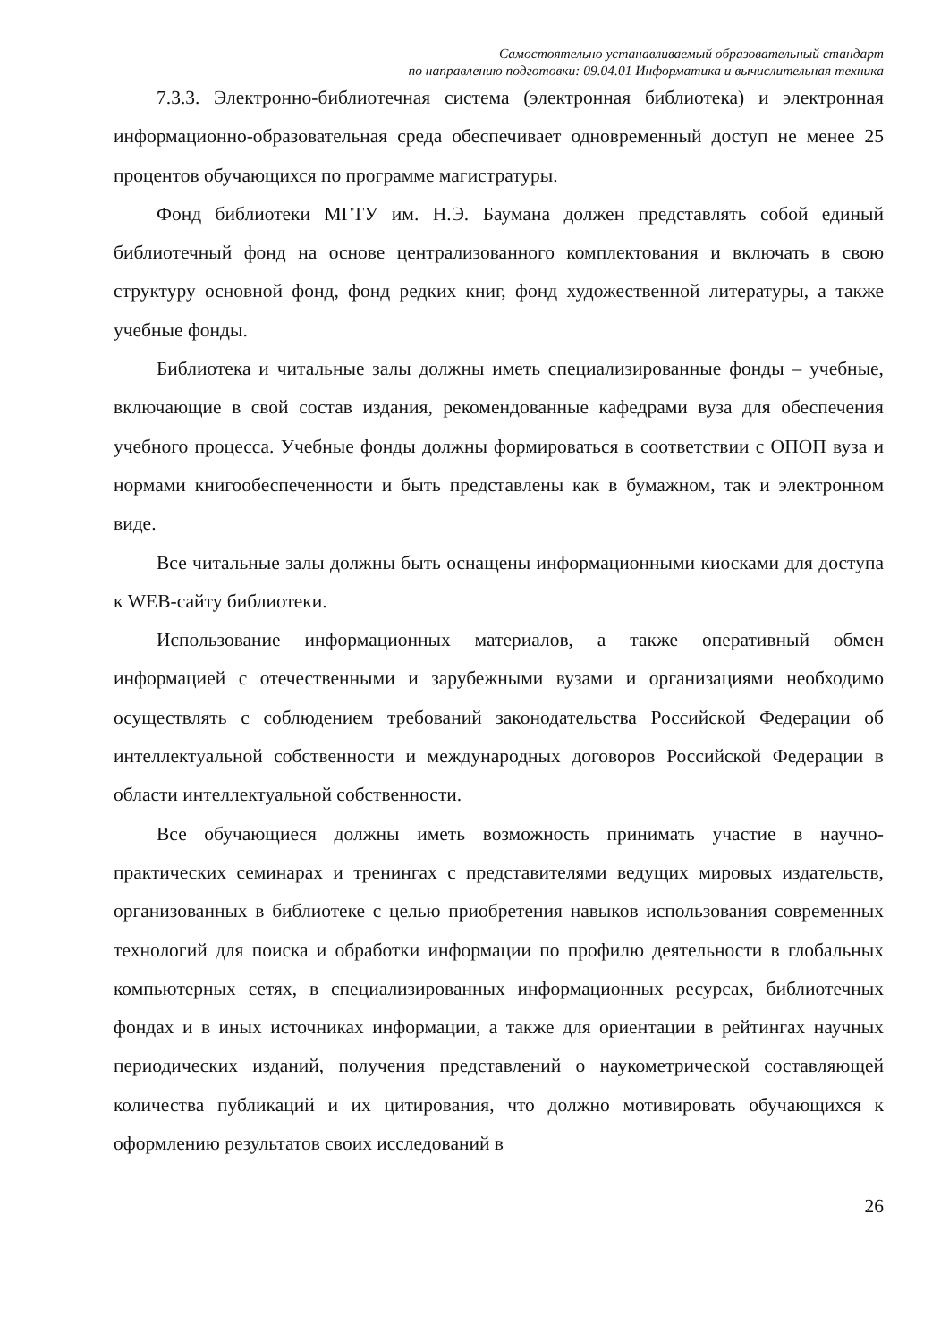Самостоятельно устанавливаемый образовательный стандарт
по направлению подготовки: 09.04.01 Информатика и вычислительная техника
7.3.3. Электронно-библиотечная система (электронная библиотека) и электронная информационно-образовательная среда обеспечивает одновременный доступ не менее 25 процентов обучающихся по программе магистратуры.
Фонд библиотеки МГТУ им. Н.Э. Баумана должен представлять собой единый библиотечный фонд на основе централизованного комплектования и включать в свою структуру основной фонд, фонд редких книг, фонд художественной литературы, а также учебные фонды.
Библиотека и читальные залы должны иметь специализированные фонды – учебные, включающие в свой состав издания, рекомендованные кафедрами вуза для обеспечения учебного процесса. Учебные фонды должны формироваться в соответствии с ОПОП вуза и нормами книгообеспеченности и быть представлены как в бумажном, так и электронном виде.
Все читальные залы должны быть оснащены информационными киосками для доступа к WEB-сайту библиотеки.
Использование информационных материалов, а также оперативный обмен информацией с отечественными и зарубежными вузами и организациями необходимо осуществлять с соблюдением требований законодательства Российской Федерации об интеллектуальной собственности и международных договоров Российской Федерации в области интеллектуальной собственности.
Все обучающиеся должны иметь возможность принимать участие в научно-практических семинарах и тренингах с представителями ведущих мировых издательств, организованных в библиотеке с целью приобретения навыков использования современных технологий для поиска и обработки информации по профилю деятельности в глобальных компьютерных сетях, в специализированных информационных ресурсах, библиотечных фондах и в иных источниках информации, а также для ориентации в рейтингах научных периодических изданий, получения представлений о наукометрической составляющей количества публикаций и их цитирования, что должно мотивировать обучающихся к оформлению результатов своих исследований в
26